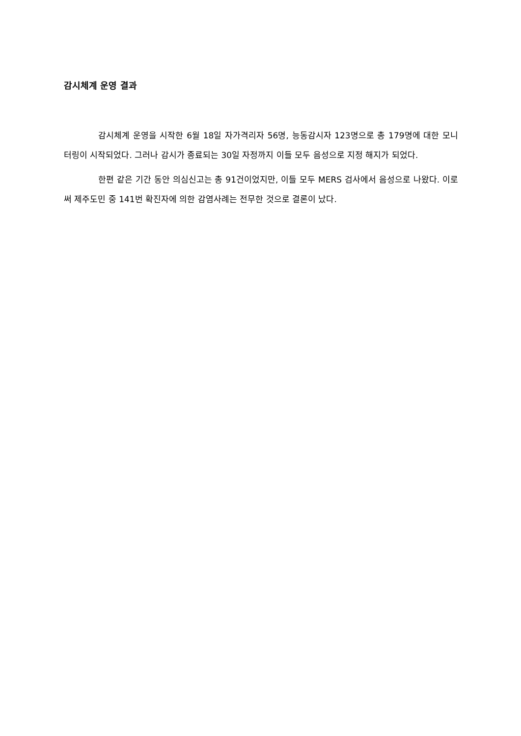감시체계 운영 결과
감시체계 운영을 시작한 6월 18일 자가격리자 56명, 능동감시자 123명으로 총 179명에 대한 모니터링이 시작되었다. 그러나 감시가 종료되는 30일 자정까지 이들 모두 음성으로 지정 해지가 되었다.
한편 같은 기간 동안 의심신고는 총 91건이었지만, 이들 모두 MERS 검사에서 음성으로 나왔다. 이로써 제주도민 중 141번 확진자에 의한 감염사례는 전무한 것으로 결론이 났다.